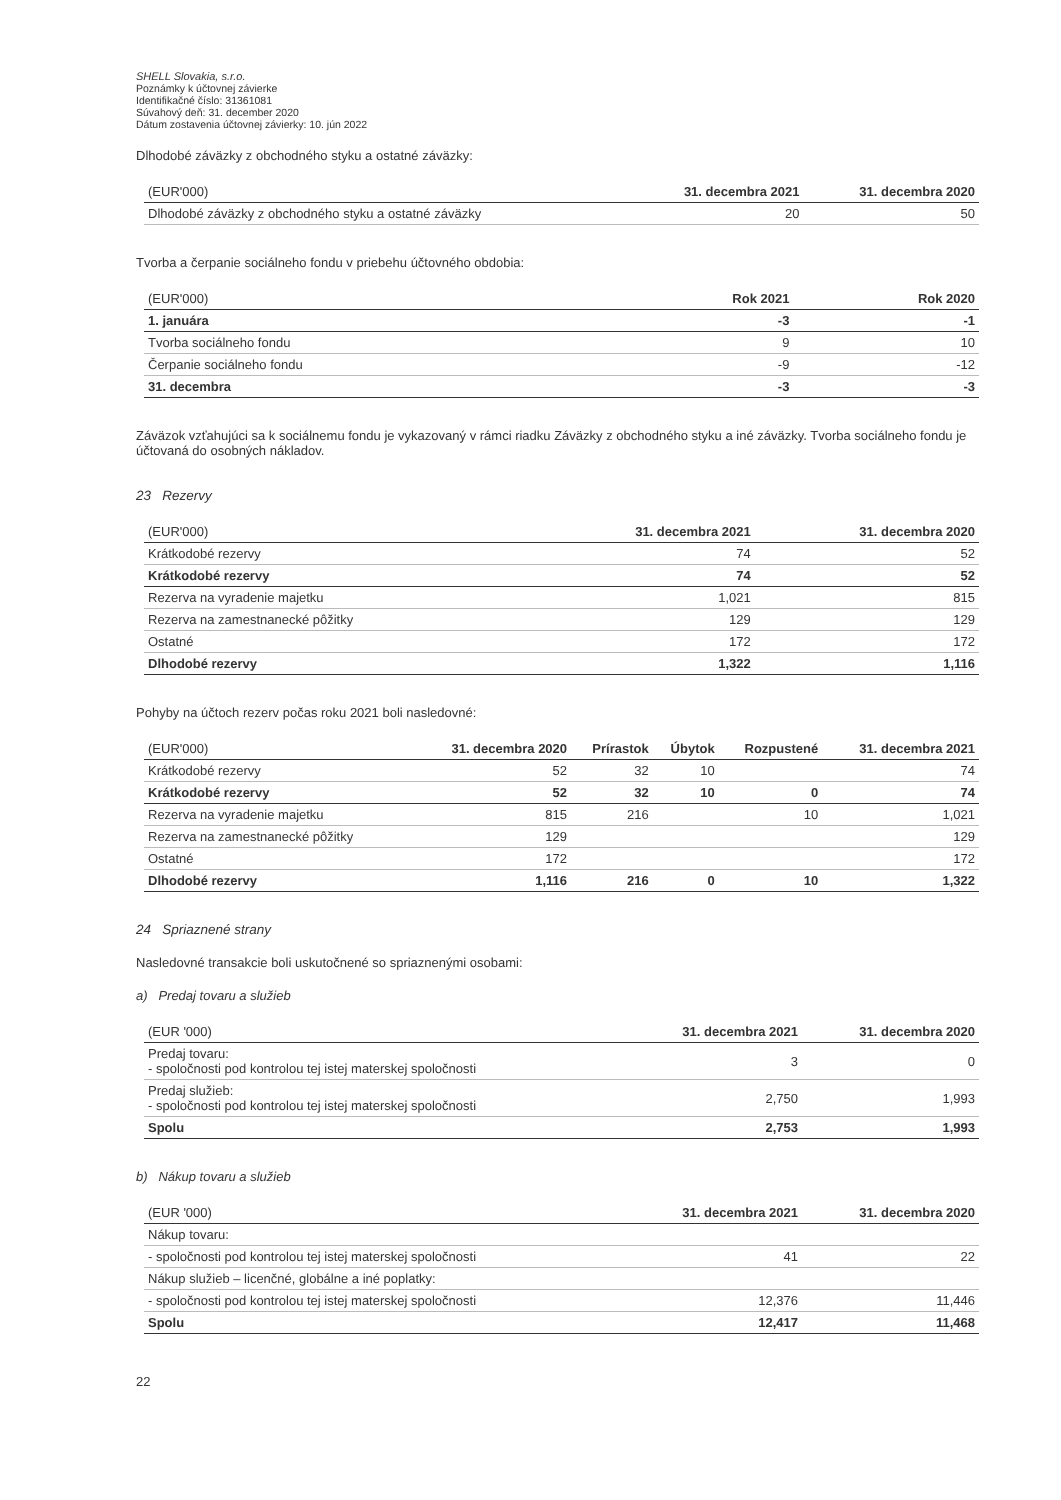SHELL Slovakia, s.r.o.
Poznámky k účtovnej závierke
Identifikačné číslo: 31361081
Súvahový deň: 31. december 2020
Dátum zostavenia účtovnej závierky: 10. jún 2022
Dlhodobé záväzky z obchodného styku a ostatné záväzky:
| (EUR'000) | 31. decembra 2021 | 31. decembra 2020 |
| --- | --- | --- |
| Dlhodobé záväzky z obchodného styku a ostatné záväzky | 20 | 50 |
Tvorba a čerpanie sociálneho fondu v priebehu účtovného obdobia:
| (EUR'000) | Rok 2021 | Rok 2020 |
| --- | --- | --- |
| 1. januára | -3 | -1 |
| Tvorba sociálneho fondu | 9 | 10 |
| Čerpanie sociálneho fondu | -9 | -12 |
| 31. decembra | -3 | -3 |
Záväzok vzťahujúci sa k sociálnemu fondu je vykazovaný v rámci riadku Záväzky z obchodného styku a iné záväzky. Tvorba sociálneho fondu je účtovaná do osobných nákladov.
23 Rezervy
| (EUR'000) | 31. decembra 2021 | 31. decembra 2020 |
| --- | --- | --- |
| Krátkodobé rezervy | 74 | 52 |
| Krátkodobé rezervy | 74 | 52 |
| Rezerva na vyradenie majetku | 1,021 | 815 |
| Rezerva na zamestnanecké pôžitky | 129 | 129 |
| Ostatné | 172 | 172 |
| Dlhodobé rezervy | 1,322 | 1,116 |
Pohyby na účtoch rezerv počas roku 2021 boli nasledovné:
| (EUR'000) | 31. decembra 2020 | Prírastok | Úbytok | Rozpustené | 31. decembra 2021 |
| --- | --- | --- | --- | --- | --- |
| Krátkodobé rezervy | 52 | 32 | 10 | | 74 |
| Krátkodobé rezervy | 52 | 32 | 10 | 0 | 74 |
| Rezerva na vyradenie majetku | 815 | 216 | | 10 | 1,021 |
| Rezerva na zamestnanecké pôžitky | 129 | | | | 129 |
| Ostatné | 172 | | | | 172 |
| Dlhodobé rezervy | 1,116 | 216 | 0 | 10 | 1,322 |
24 Spriaznené strany
Nasledovné transakcie boli uskutočnené so spriaznenými osobami:
a) Predaj tovaru a služieb
| (EUR '000) | 31. decembra 2021 | 31. decembra 2020 |
| --- | --- | --- |
| Predaj tovaru: - spoločnosti pod kontrolou tej istej materskej spoločnosti | 3 | 0 |
| Predaj služieb: - spoločnosti pod kontrolou tej istej materskej spoločnosti | 2,750 | 1,993 |
| Spolu | 2,753 | 1,993 |
b) Nákup tovaru a služieb
| (EUR '000) | 31. decembra 2021 | 31. decembra 2020 |
| --- | --- | --- |
| Nákup tovaru: | | |
| - spoločnosti pod kontrolou tej istej materskej spoločnosti | 41 | 22 |
| Nákup služieb – licenčné, globálne a iné poplatky: | | |
| - spoločnosti pod kontrolou tej istej materskej spoločnosti | 12,376 | 11,446 |
| Spolu | 12,417 | 11,468 |
22